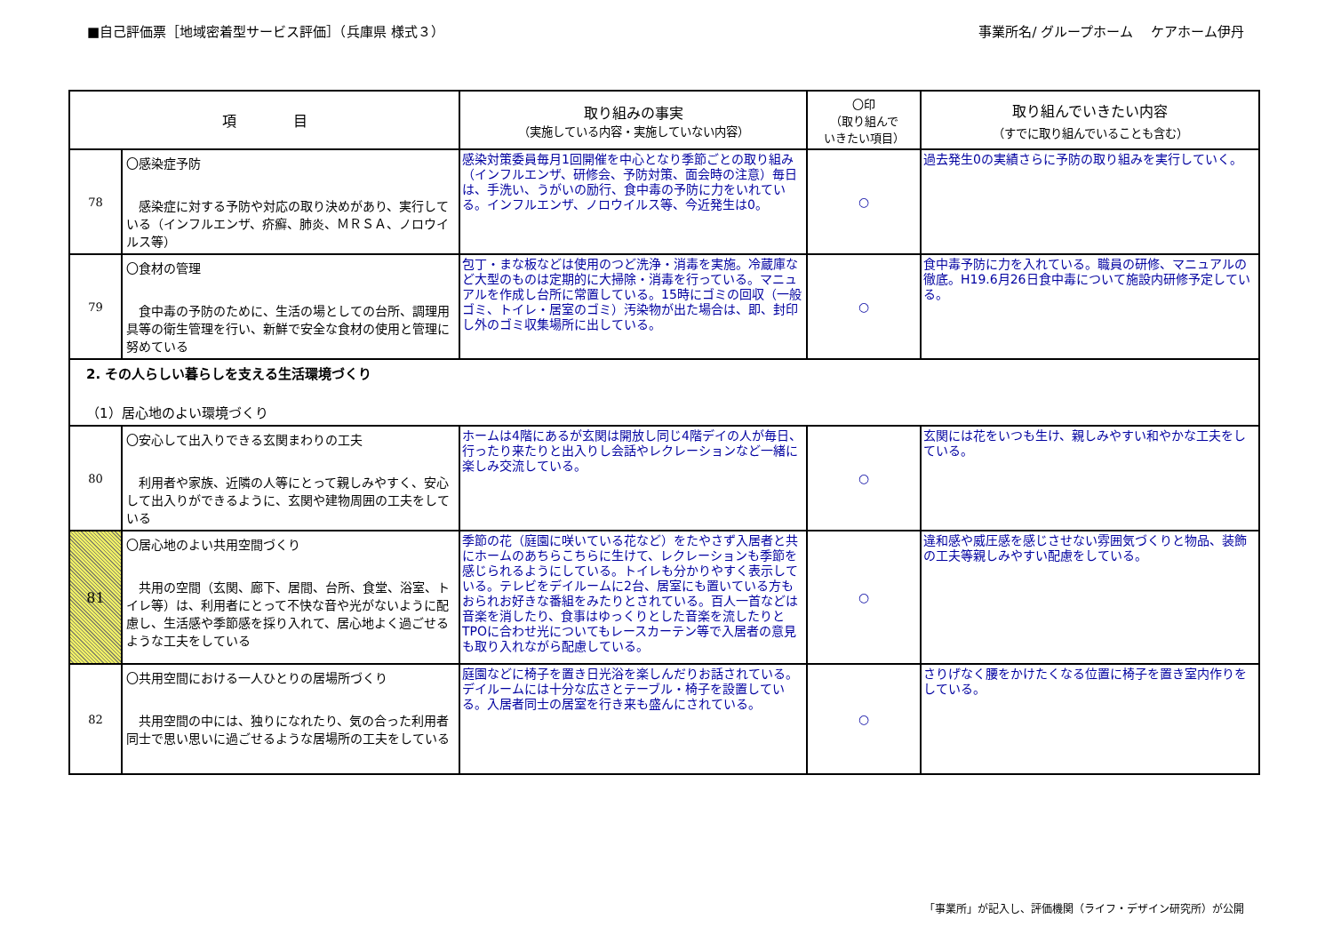■自己評価票［地域密着型サービス評価］（兵庫県 様式３） 事業所名/ グループホーム　 ケアホーム伊丹
| 項 目 | | 取り組みの事実 （実施している内容・実施していない内容） | 〇印 （取り組んで いきたい項目） | 取り組んでいきたい内容 （すでに取り組んでいることも含む） |
| --- | --- | --- | --- | --- |
| 78 | 〇感染症予防 感染症に対する予防や対応の取り決めがあり、実行している（インフルエンザ、疥癬、肺炎、ＭＲＳＡ、ノロウイルス等） | 感染対策委員毎月1回開催を中心となり季節ごとの取り組み（インフルエンザ、研修会、予防対策、面会時の注意）毎日は、手洗い、うがいの励行、食中毒の予防に力をいれている。インフルエンザ、ノロウイルス等、今近発生は0。 | ○ | 過去発生0の実績さらに予防の取り組みを実行していく。 |
| 79 | 〇食材の管理 食中毒の予防のために、生活の場としての台所、調理用具等の衛生管理を行い、新鮮で安全な食材の使用と管理に努めている | 包丁・まな板などは使用のつど洗浄・消毒を実施。冷蔵庫など大型のものは定期的に大掃除・消毒を行っている。マニュアルを作成し台所に常置している。15時にゴミの回収（一般ゴミ、トイレ・居室のゴミ）汚染物が出た場合は、即、封印し外のゴミ収集場所に出している。 | ○ | 食中毒予防に力を入れている。職員の研修、マニュアルの徹底。H19.6月26日食中毒について施設内研修予定している。 |
| 2. その人らしい暮らしを支える生活環境づくり （1）居心地のよい環境づくり | | | | |
| 80 | 〇安心して出入りできる玄関まわりの工夫 利用者や家族、近隣の人等にとって親しみやすく、安心して出入りができるように、玄関や建物周囲の工夫をしている | ホームは4階にあるが玄関は開放し同じ4階デイの人が毎日、行ったり来たりと出入りし会話やレクレーションなど一緒に楽しみ交流している。 | ○ | 玄関には花をいつも生け、親しみやすい和やかな工夫をしている。 |
| 81 | 〇居心地のよい共用空間づくり 共用の空間（玄関、廊下、居間、台所、食堂、浴室、トイレ等）は、利用者にとって不快な音や光がないように配慮し、生活感や季節感を採り入れて、居心地よく過ごせるような工夫をしている | 季節の花（庭園に咲いている花など）をたやさず入居者と共にホームのあちらこちらに生けて、レクレーションも季節を感じられるようにしている。トイレも分かりやすく表示している。テレビをデイルームに2台、居室にも置いている方もおられお好きな番組をみたりとされている。百人一首などは音楽を消したり、食事はゆっくりとした音楽を流したりとTPOに合わせ光についてもレースカーテン等で入居者の意見も取り入れながら配慮している。 | ○ | 違和感や威圧感を感じさせない雰囲気づくりと物品、装飾の工夫等親しみやすい配慮をしている。 |
| 82 | 〇共用空間における一人ひとりの居場所づくり 共用空間の中には、独りになれたり、気の合った利用者同士で思い思いに過ごせるような居場所の工夫をしている | 庭園などに椅子を置き日光浴を楽しんだりお話されている。デイルームには十分な広さとテーブル・椅子を設置している。入居者同士の居室を行き来も盛んにされている。 | ○ | さりげなく腰をかけたくなる位置に椅子を置き室内作りをしている。 |
「事業所」が記入し、評価機関（ライフ・デザイン研究所）が公開